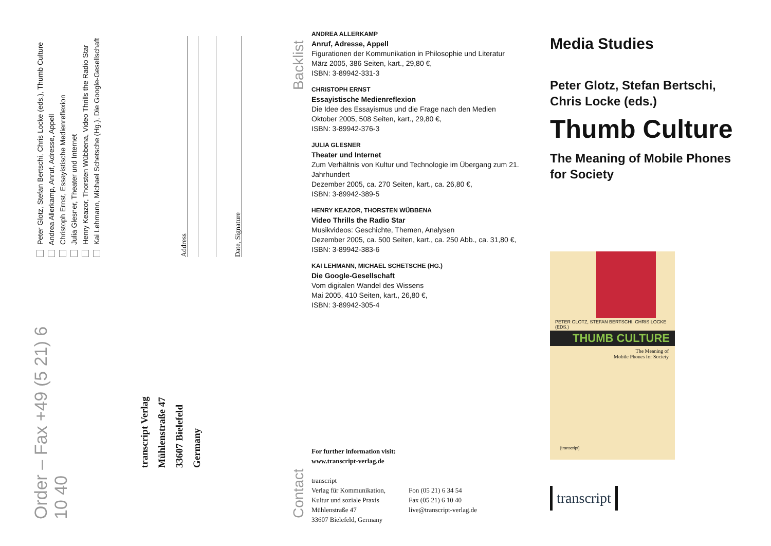Order – Fax +49 (5 21) 6 10 40
Peter Glotz, Stefan Bertschi, Chris Locke (eds.), Thumb Culture
Andrea Allerkamp, Anruf, Adresse, Appell
Christoph Ernst, Essayistische Medienreflexion
Julia Glesner, Theater und Internet
Henry Keazor, Thorsten Wübbena, Video Thrills the Radio Star
Kai Lehmann, Michael Schetsche (Hg.), Die Google-Gesellschaft
Address
Date, Signature
transcript Verlag
Mühlenstraße 47
33607 Bielefeld
Germany
Backlist
ANDREA ALLERKAMP
Anruf, Adresse, Appell
Figurationen der Kommunikation in Philosophie und Literatur
März 2005, 386 Seiten, kart., 29,80 €,
ISBN: 3-89942-331-3
CHRISTOPH ERNST
Essayistische Medienreflexion
Die Idee des Essayismus und die Frage nach den Medien
Oktober 2005, 508 Seiten, kart., 29,80 €,
ISBN: 3-89942-376-3
JULIA GLESNER
Theater und Internet
Zum Verhältnis von Kultur und Technologie im Übergang zum 21. Jahrhundert
Dezember 2005, ca. 270 Seiten, kart., ca. 26,80 €,
ISBN: 3-89942-389-5
HENRY KEAZOR, THORSTEN WÜBBENA
Video Thrills the Radio Star
Musikvideos: Geschichte, Themen, Analysen
Dezember 2005, ca. 500 Seiten, kart., ca. 250 Abb., ca. 31,80 €,
ISBN: 3-89942-383-6
KAI LEHMANN, MICHAEL SCHETSCHE (HG.)
Die Google-Gesellschaft
Vom digitalen Wandel des Wissens
Mai 2005, 410 Seiten, kart., 26,80 €,
ISBN: 3-89942-305-4
For further information visit:
www.transcript-verlag.de
transcript
Verlag für Kommunikation,
Kultur und soziale Praxis
Mühlenstraße 47
33607 Bielefeld, Germany
Fon (05 21) 6 34 54
Fax (05 21) 6 10 40
live@transcript-verlag.de
Contact
Media Studies
Peter Glotz, Stefan Bertschi,
Chris Locke (eds.)
Thumb Culture
The Meaning of Mobile Phones
for Society
PETER GLOTZ, STEFAN BERTSCHI, CHRIS LOCKE (EDS.)
THUMB CULTURE
The Meaning of
Mobile Phones for Society
[transcript]
transcript